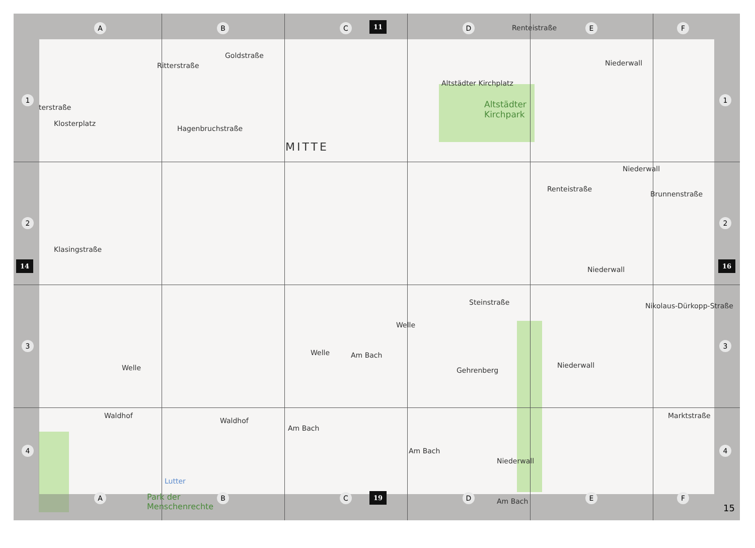A B C 11 D E F
1 1
2 2
14 16
3 3
4 4
terstraße
Ritterstraße
Goldstraße
Altstädter Kirchplatz
Altstädter
Kirchpark
Renteistraße
Niederwall
Klosterplatz
Hagenbruchstraße
MITTE
Renteistraße
Niederwall
Brunnenstraße
Klasingstraße
Niederwall
Steinstraße Nikolaus-Dürkopp-Straße
Welle
Welle Am Bach
Welle Gehrenberg
Niederwall
Waldhof
Waldhof
Am Bach
Marktstraße
Am Bach
Niederwall
Lutter
Park der
Menschenrechte
Am Bach
A B C 19 D E F
15